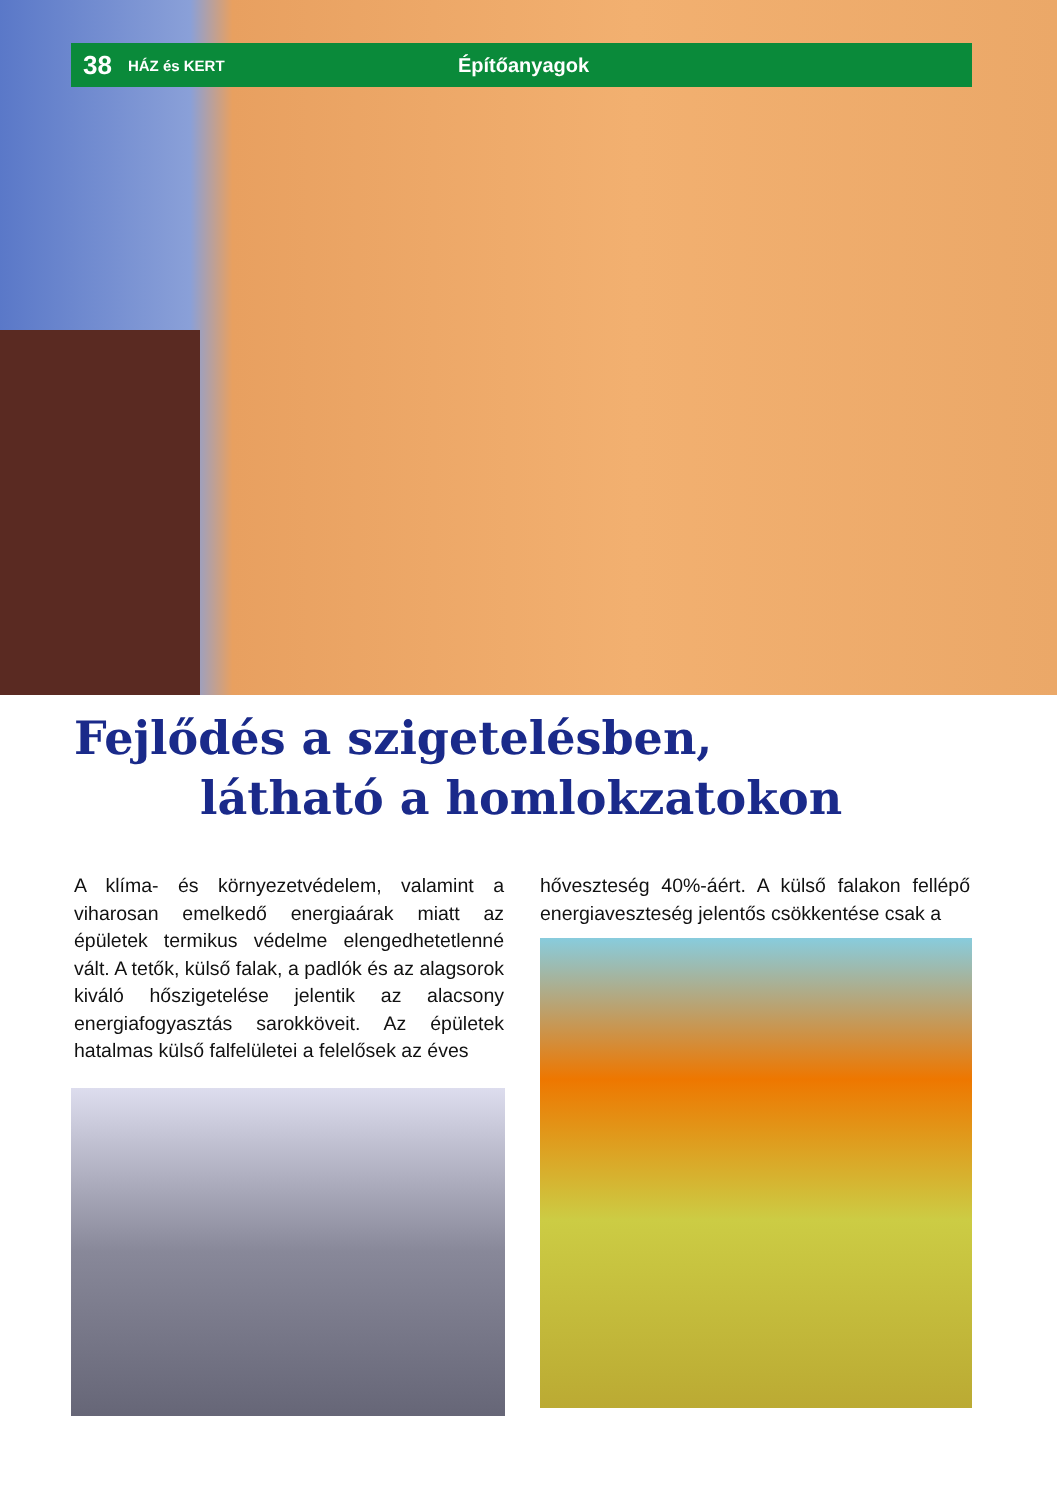38 HÁZ és KERT Építőanyagok
Fejlődés a szigetelésben,
látható a homlokzatokon
A klíma- és környezetvédelem, valamint a viharosan emelkedő energiaárak miatt az épületek termikus védelme elengedhetetlenné vált. A tetők, külső falak, a padlók és az alagsorok kiváló hőszigetelése jelentik az alacsony energiafogyasztás sarokköveit. Az épületek hatalmas külső falfelületei a felelősek az éves
hőveszteség 40%-áért. A külső falakon fellépő energiaveszteség jelentős csökkentése csak a